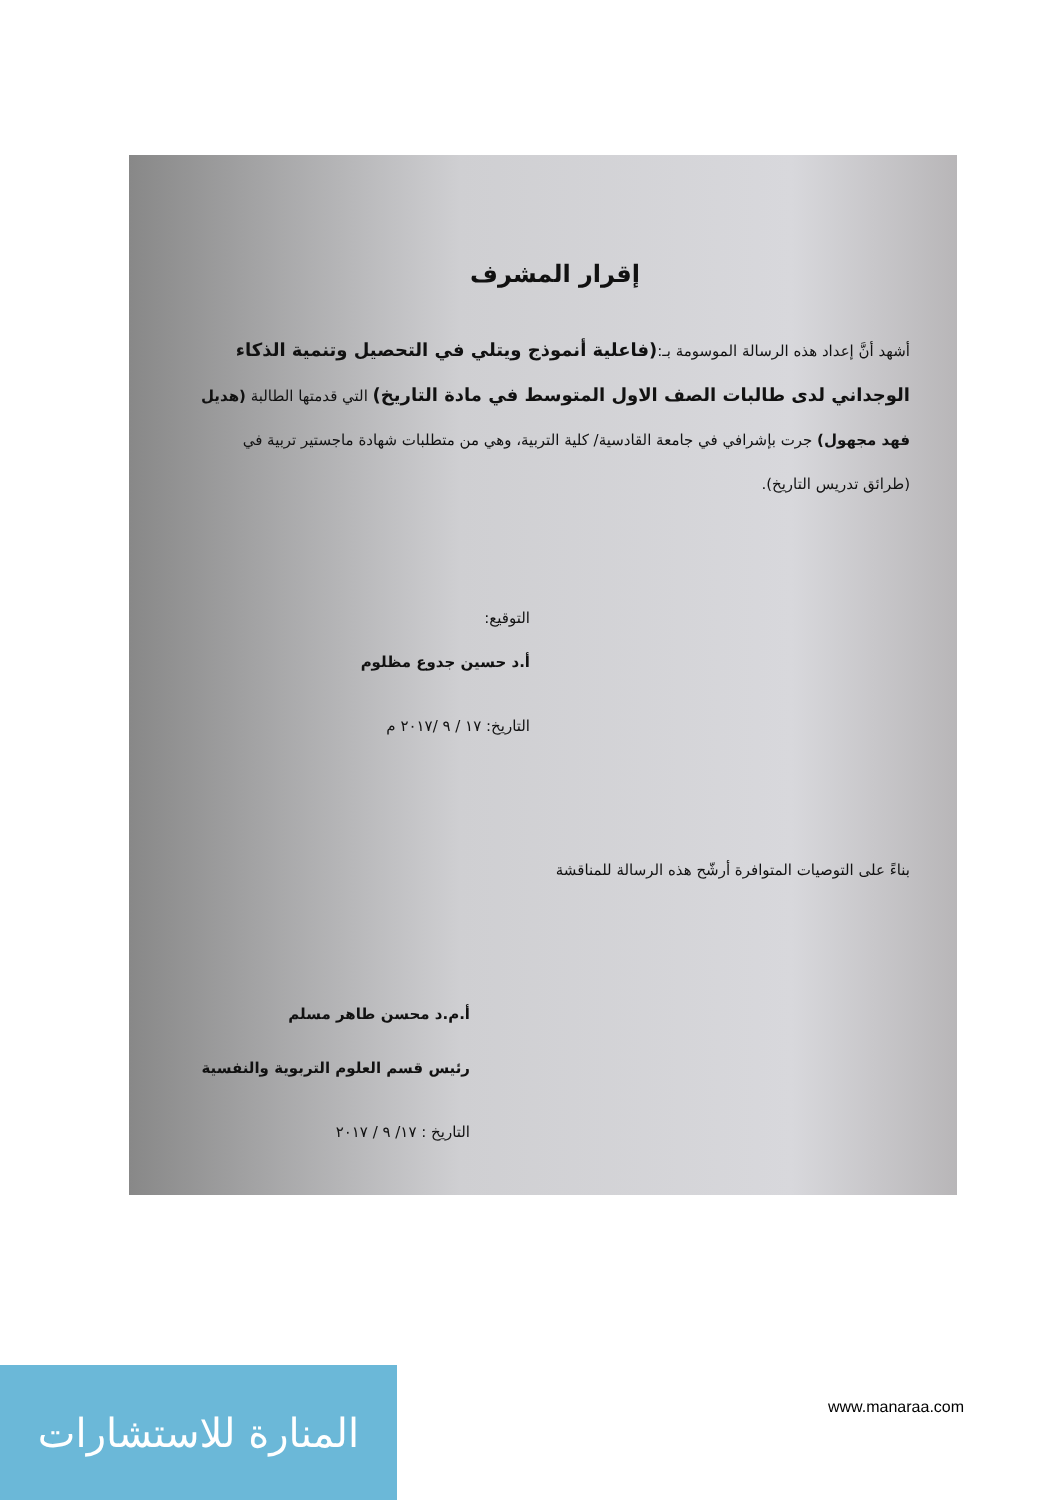إقرار المشرف
أشهد أنَّ إعداد هذه الرسالة الموسومة بـ:(فاعلية أنموذج ويتلي في التحصيل وتنمية الذكاء الوجداني لدى طالبات الصف الاول المتوسط في مادة التاريخ) التي قدمتها الطالبة (هديل فهد مجهول) جرت بإشرافي في جامعة القادسية/ كلية التربية، وهي من متطلبات شهادة ماجستير تربية في (طرائق تدريس التاريخ).
التوقيع:
أ.د حسين جدوع مظلوم
التاريخ: ١٧ / ٩ /٢٠١٧ م
بناءً على التوصيات المتوافرة أرشّح هذه الرسالة للمناقشة
أ.م.د محسن طاهر مسلم
رئيس قسم العلوم التربوية والنفسية
التاريخ : ١٧/ ٩ / ٢٠١٧
المنارة للاستشارات
www.manaraa.com